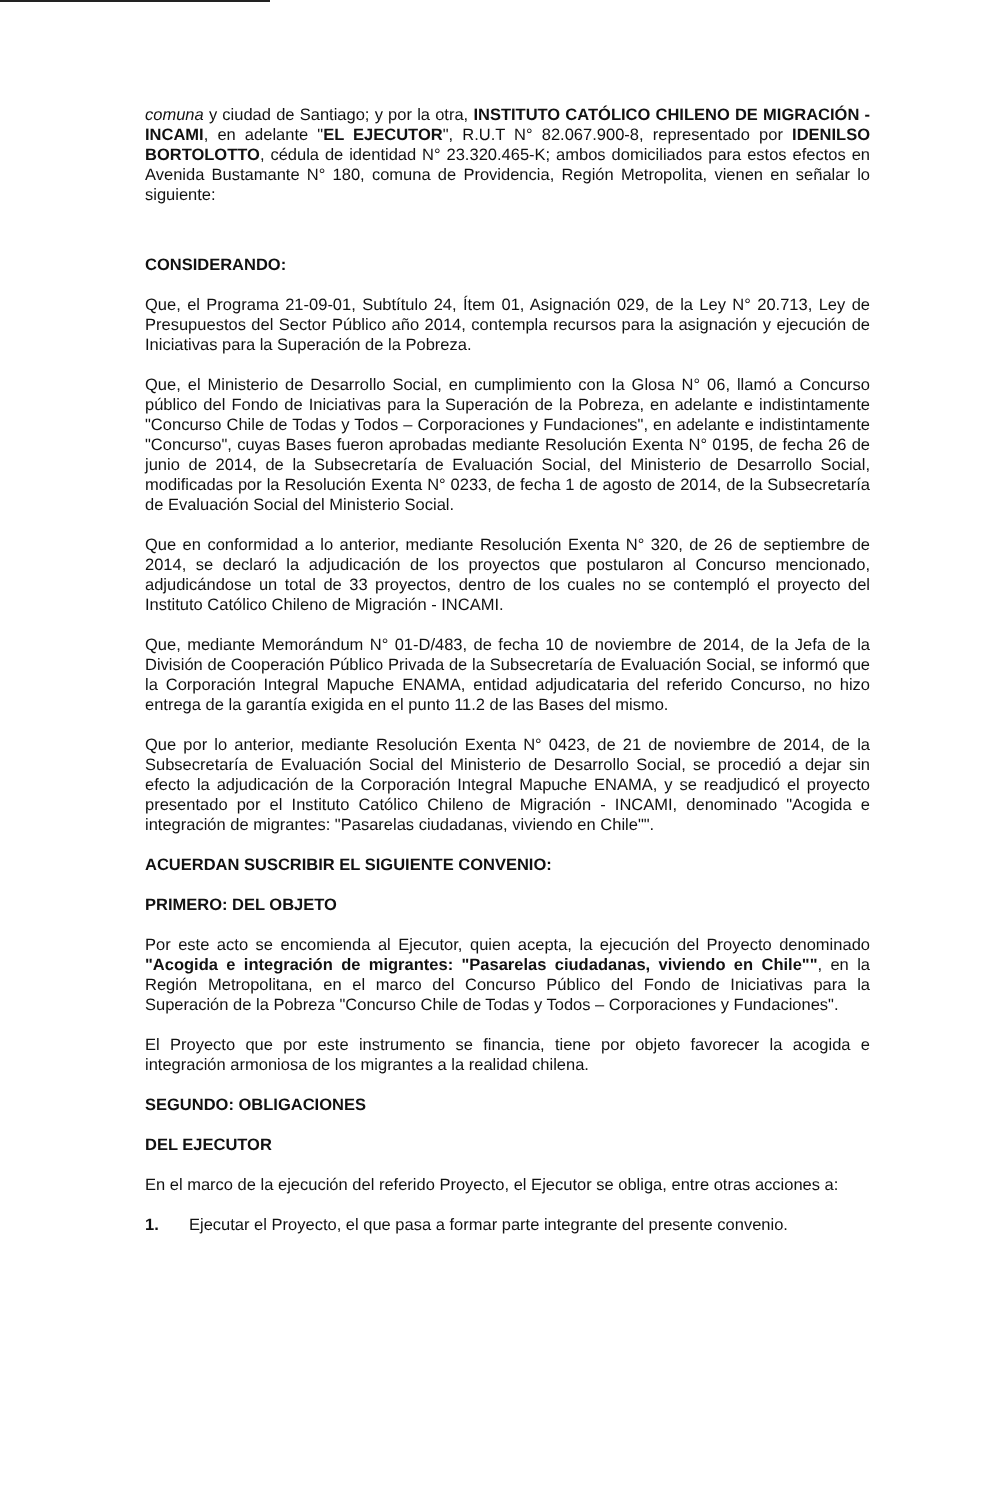comuna y ciudad de Santiago; y por la otra, INSTITUTO CATÓLICO CHILENO DE MIGRACIÓN - INCAMI, en adelante "EL EJECUTOR", R.U.T N° 82.067.900-8, representado por IDENILSO BORTOLOTTO, cédula de identidad N° 23.320.465-K; ambos domiciliados para estos efectos en Avenida Bustamante N° 180, comuna de Providencia, Región Metropolita, vienen en señalar lo siguiente:
CONSIDERANDO:
Que, el Programa 21-09-01, Subtítulo 24, Ítem 01, Asignación 029, de la Ley N° 20.713, Ley de Presupuestos del Sector Público año 2014, contempla recursos para la asignación y ejecución de Iniciativas para la Superación de la Pobreza.
Que, el Ministerio de Desarrollo Social, en cumplimiento con la Glosa N° 06, llamó a Concurso público del Fondo de Iniciativas para la Superación de la Pobreza, en adelante e indistintamente "Concurso Chile de Todas y Todos – Corporaciones y Fundaciones", en adelante e indistintamente "Concurso", cuyas Bases fueron aprobadas mediante Resolución Exenta N° 0195, de fecha 26 de junio de 2014, de la Subsecretaría de Evaluación Social, del Ministerio de Desarrollo Social, modificadas por la Resolución Exenta N° 0233, de fecha 1 de agosto de 2014, de la Subsecretaría de Evaluación Social del Ministerio Social.
Que en conformidad a lo anterior, mediante Resolución Exenta N° 320, de 26 de septiembre de 2014, se declaró la adjudicación de los proyectos que postularon al Concurso mencionado, adjudicándose un total de 33 proyectos, dentro de los cuales no se contempló el proyecto del Instituto Católico Chileno de Migración - INCAMI.
Que, mediante Memorándum N° 01-D/483, de fecha 10 de noviembre de 2014, de la Jefa de la División de Cooperación Público Privada de la Subsecretaría de Evaluación Social, se informó que la Corporación Integral Mapuche ENAMA, entidad adjudicataria del referido Concurso, no hizo entrega de la garantía exigida en el punto 11.2 de las Bases del mismo.
Que por lo anterior, mediante Resolución Exenta N° 0423, de 21 de noviembre de 2014, de la Subsecretaría de Evaluación Social del Ministerio de Desarrollo Social, se procedió a dejar sin efecto la adjudicación de la Corporación Integral Mapuche ENAMA, y se readjudicó el proyecto presentado por el Instituto Católico Chileno de Migración - INCAMI, denominado "Acogida e integración de migrantes: "Pasarelas ciudadanas, viviendo en Chile"".
ACUERDAN SUSCRIBIR EL SIGUIENTE CONVENIO:
PRIMERO: DEL OBJETO
Por este acto se encomienda al Ejecutor, quien acepta, la ejecución del Proyecto denominado "Acogida e integración de migrantes: "Pasarelas ciudadanas, viviendo en Chile"", en la Región Metropolitana, en el marco del Concurso Público del Fondo de Iniciativas para la Superación de la Pobreza "Concurso Chile de Todas y Todos – Corporaciones y Fundaciones".
El Proyecto que por este instrumento se financia, tiene por objeto favorecer la acogida e integración armoniosa de los migrantes a la realidad chilena.
SEGUNDO: OBLIGACIONES
DEL EJECUTOR
En el marco de la ejecución del referido Proyecto, el Ejecutor se obliga, entre otras acciones a:
1. Ejecutar el Proyecto, el que pasa a formar parte integrante del presente convenio.